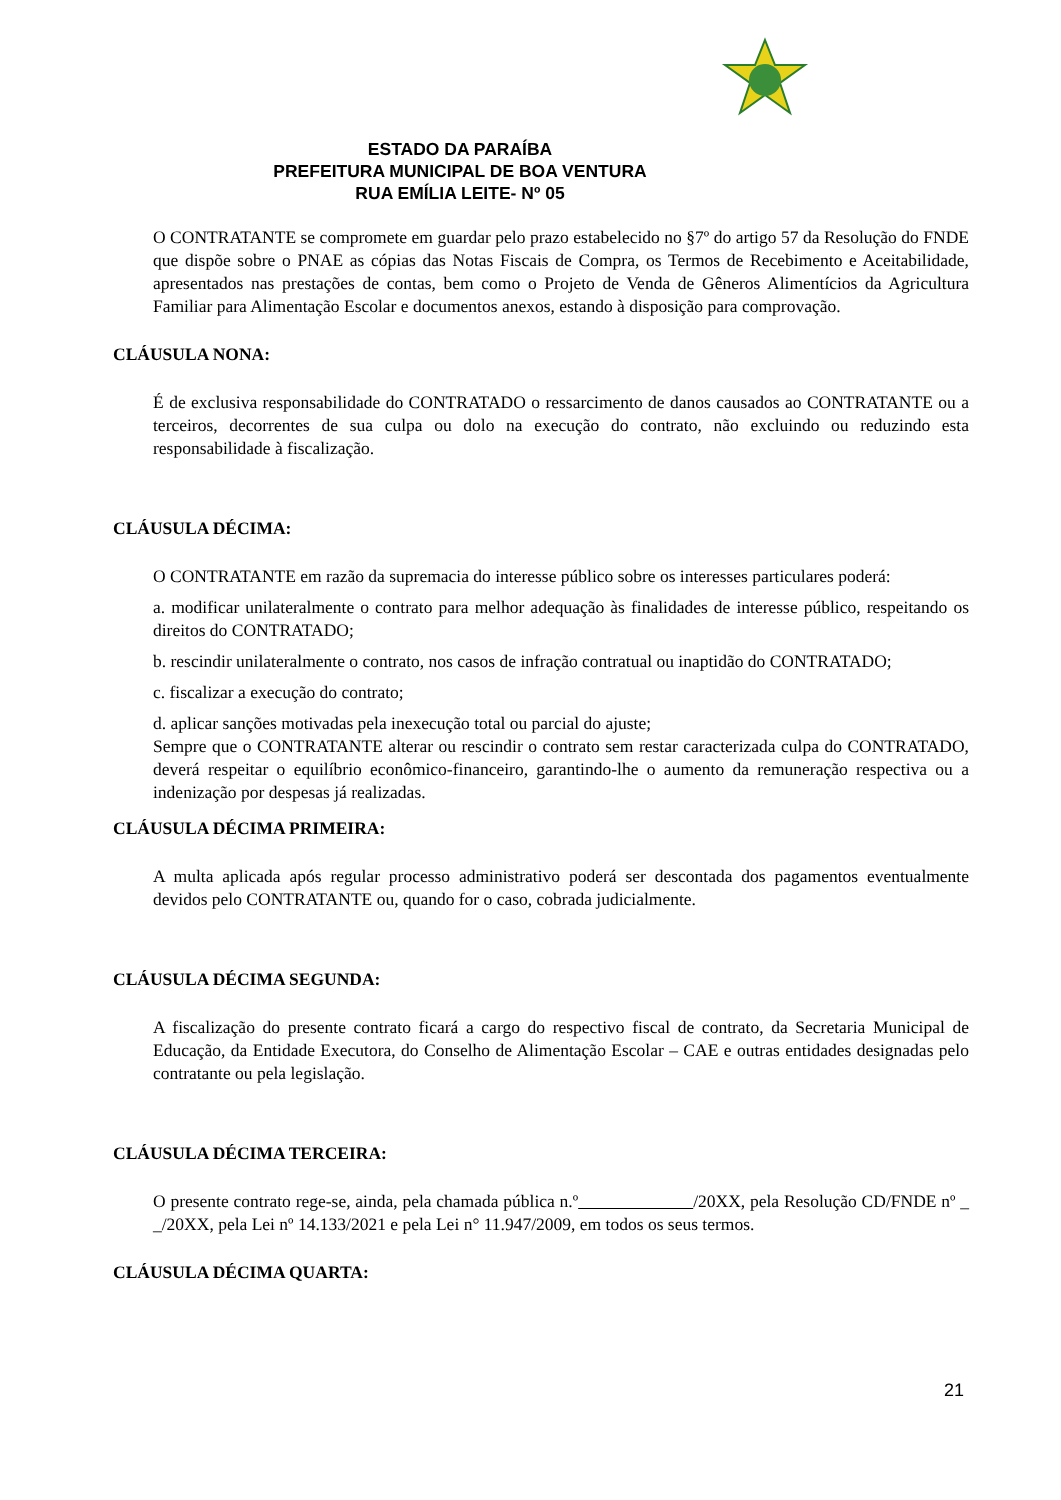ESTADO DA PARAÍBA
PREFEITURA MUNICIPAL DE BOA VENTURA
RUA EMÍLIA LEITE- Nº 05
O CONTRATANTE se compromete em guardar pelo prazo estabelecido no §7º do artigo 57 da Resolução do FNDE que dispõe sobre o PNAE as cópias das Notas Fiscais de Compra, os Termos de Recebimento e Aceitabilidade, apresentados nas prestações de contas, bem como o Projeto de Venda de Gêneros Alimentícios da Agricultura Familiar para Alimentação Escolar e documentos anexos, estando à disposição para comprovação.
CLÁUSULA NONA:
É de exclusiva responsabilidade do CONTRATADO o ressarcimento de danos causados ao CONTRATANTE ou a terceiros, decorrentes de sua culpa ou dolo na execução do contrato, não excluindo ou reduzindo esta responsabilidade à fiscalização.
CLÁUSULA DÉCIMA:
O CONTRATANTE em razão da supremacia do interesse público sobre os interesses particulares poderá:
a. modificar unilateralmente o contrato para melhor adequação às finalidades de interesse público, respeitando os direitos do CONTRATADO;
b. rescindir unilateralmente o contrato, nos casos de infração contratual ou inaptidão do CONTRATADO;
c. fiscalizar a execução do contrato;
d. aplicar sanções motivadas pela inexecução total ou parcial do ajuste;
Sempre que o CONTRATANTE alterar ou rescindir o contrato sem restar caracterizada culpa do CONTRATADO, deverá respeitar o equilíbrio econômico-financeiro, garantindo-lhe o aumento da remuneração respectiva ou a indenização por despesas já realizadas.
CLÁUSULA DÉCIMA PRIMEIRA:
A multa aplicada após regular processo administrativo poderá ser descontada dos pagamentos eventualmente devidos pelo CONTRATANTE ou, quando for o caso, cobrada judicialmente.
CLÁUSULA DÉCIMA SEGUNDA:
A fiscalização do presente contrato ficará a cargo do respectivo fiscal de contrato, da Secretaria Municipal de Educação, da Entidade Executora, do Conselho de Alimentação Escolar – CAE e outras entidades designadas pelo contratante ou pela legislação.
CLÁUSULA DÉCIMA TERCEIRA:
O presente contrato rege-se, ainda, pela chamada pública n.º /20XX, pela Resolução CD/FNDE nº _ _/20XX, pela Lei nº 14.133/2021 e pela Lei n° 11.947/2009, em todos os seus termos.
CLÁUSULA DÉCIMA QUARTA:
21